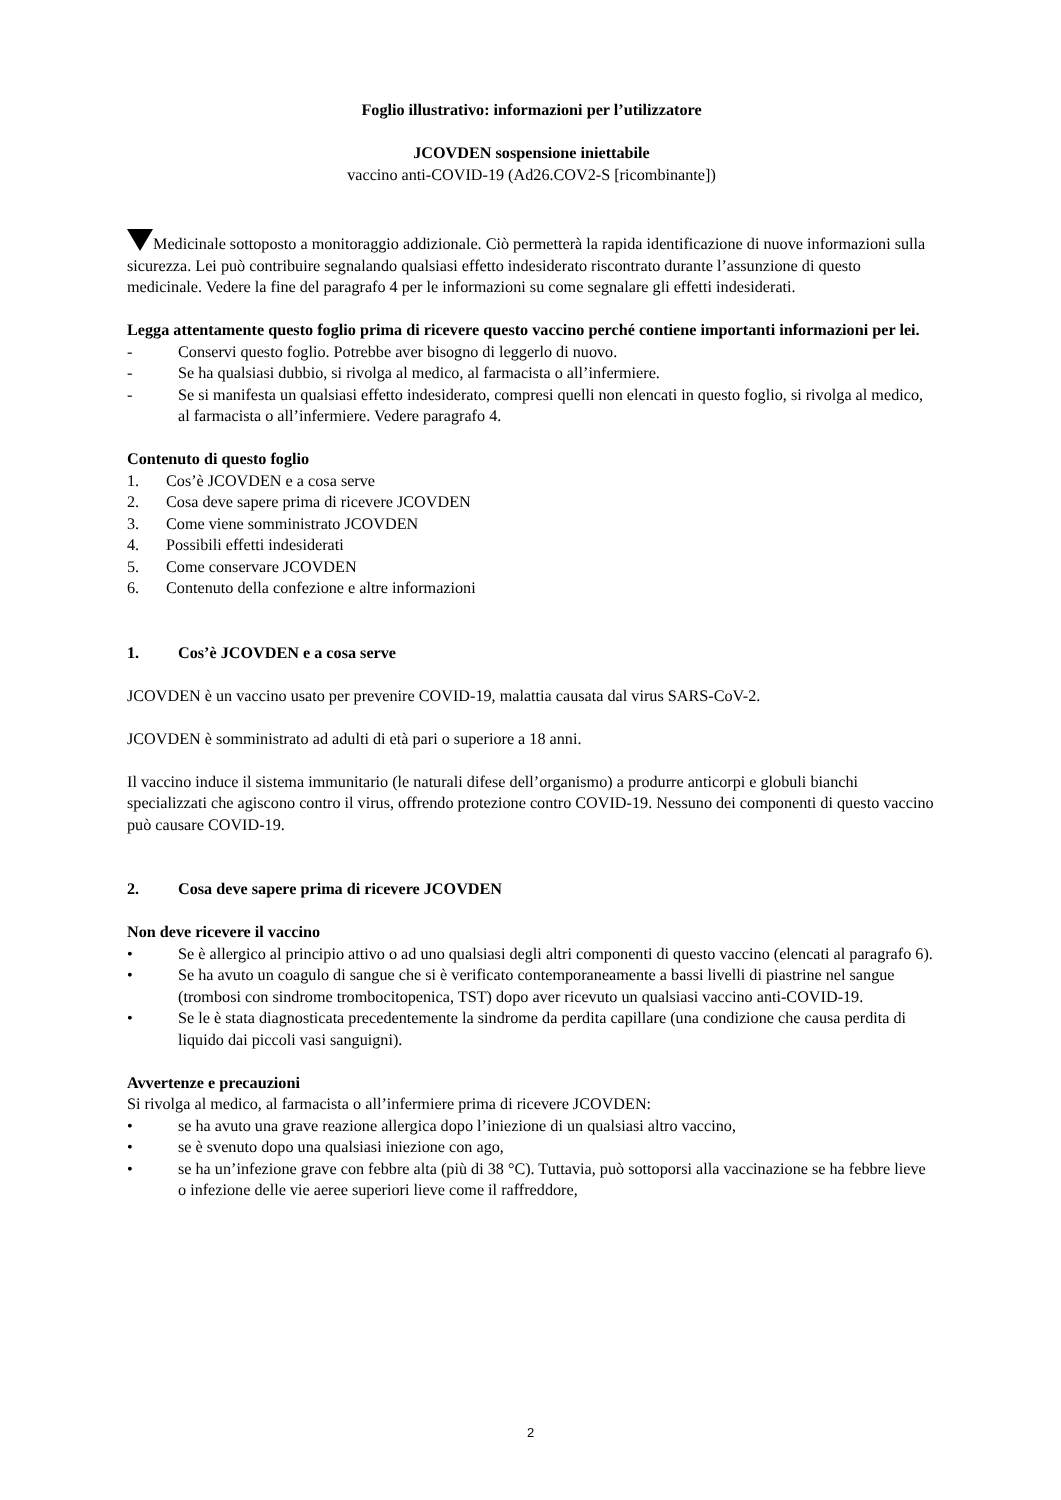Foglio illustrativo: informazioni per l’utilizzatore
JCOVDEN sospensione iniettabile
vaccino anti-COVID-19 (Ad26.COV2-S [ricombinante])
Medicinale sottoposto a monitoraggio addizionale. Ciò permetterà la rapida identificazione di nuove informazioni sulla sicurezza. Lei può contribuire segnalando qualsiasi effetto indesiderato riscontrato durante l’assunzione di questo medicinale. Vedere la fine del paragrafo 4 per le informazioni su come segnalare gli effetti indesiderati.
Legga attentamente questo foglio prima di ricevere questo vaccino perché contiene importanti informazioni per lei.
- Conservi questo foglio. Potrebbe aver bisogno di leggerlo di nuovo.
- Se ha qualsiasi dubbio, si rivolga al medico, al farmacista o all’infermiere.
- Se si manifesta un qualsiasi effetto indesiderato, compresi quelli non elencati in questo foglio, si rivolga al medico, al farmacista o all’infermiere. Vedere paragrafo 4.
Contenuto di questo foglio
1. Cos’è JCOVDEN e a cosa serve
2. Cosa deve sapere prima di ricevere JCOVDEN
3. Come viene somministrato JCOVDEN
4. Possibili effetti indesiderati
5. Come conservare JCOVDEN
6. Contenuto della confezione e altre informazioni
1. Cos’è JCOVDEN e a cosa serve
JCOVDEN è un vaccino usato per prevenire COVID-19, malattia causata dal virus SARS-CoV-2.
JCOVDEN è somministrato ad adulti di età pari o superiore a 18 anni.
Il vaccino induce il sistema immunitario (le naturali difese dell’organismo) a produrre anticorpi e globuli bianchi specializzati che agiscono contro il virus, offrendo protezione contro COVID-19. Nessuno dei componenti di questo vaccino può causare COVID-19.
2. Cosa deve sapere prima di ricevere JCOVDEN
Non deve ricevere il vaccino
• Se è allergico al principio attivo o ad uno qualsiasi degli altri componenti di questo vaccino (elencati al paragrafo 6).
• Se ha avuto un coagulo di sangue che si è verificato contemporaneamente a bassi livelli di piastrine nel sangue (trombosi con sindrome trombocitopenica, TST) dopo aver ricevuto un qualsiasi vaccino anti-COVID-19.
• Se le è stata diagnosticata precedentemente la sindrome da perdita capillare (una condizione che causa perdita di liquido dai piccoli vasi sanguigni).
Avvertenze e precauzioni
Si rivolga al medico, al farmacista o all’infermiere prima di ricevere JCOVDEN:
• se ha avuto una grave reazione allergica dopo l’iniezione di un qualsiasi altro vaccino,
• se è svenuto dopo una qualsiasi iniezione con ago,
• se ha un’infezione grave con febbre alta (più di 38 °C). Tuttavia, può sottoporsi alla vaccinazione se ha febbre lieve o infezione delle vie aeree superiori lieve come il raffreddore,
2